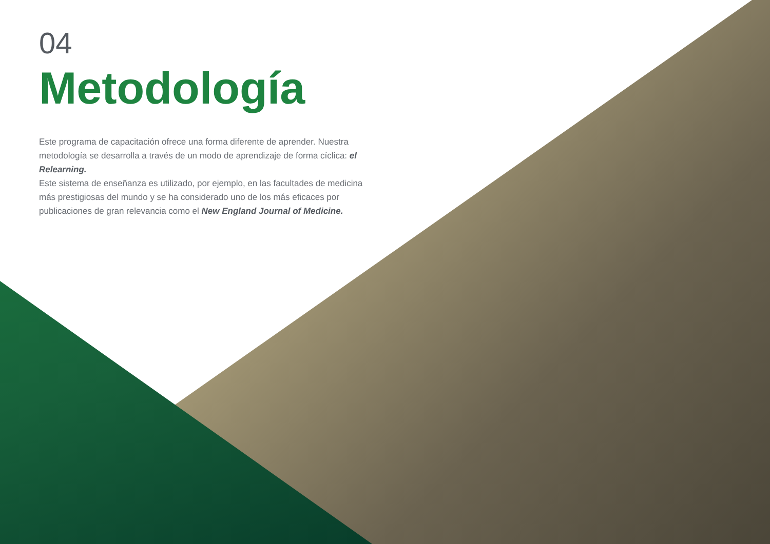04
Metodología
Este programa de capacitación ofrece una forma diferente de aprender. Nuestra metodología se desarrolla a través de un modo de aprendizaje de forma cíclica: el Relearning.
Este sistema de enseñanza es utilizado, por ejemplo, en las facultades de medicina más prestigiosas del mundo y se ha considerado uno de los más eficaces por publicaciones de gran relevancia como el New England Journal of Medicine.